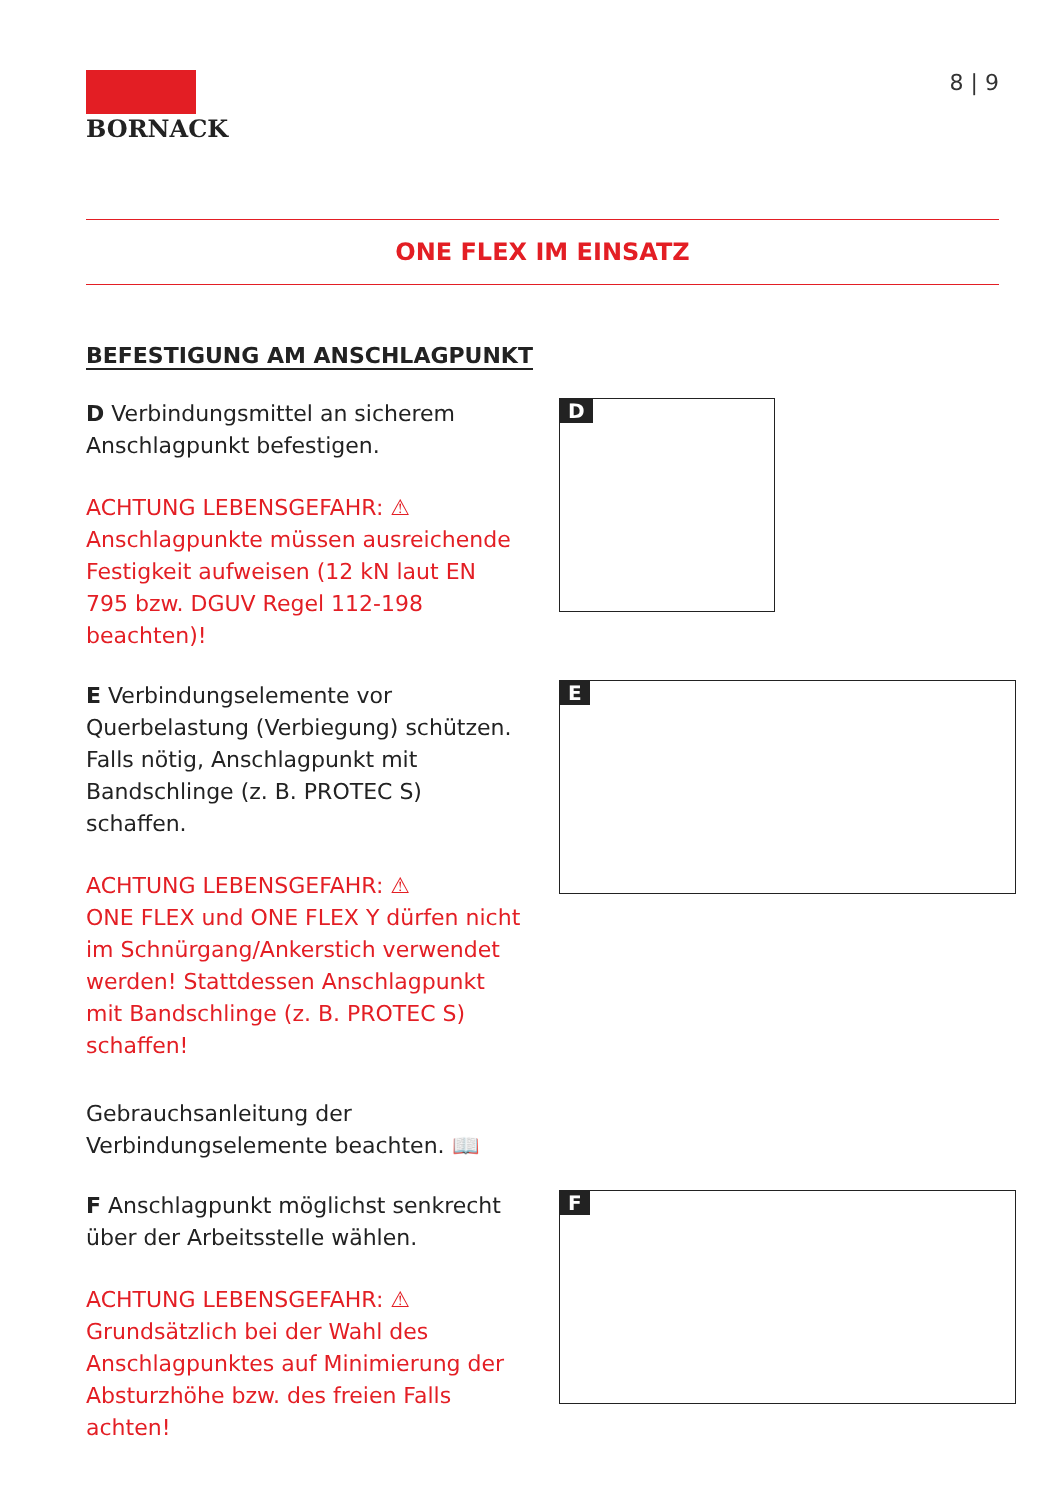BORNACK 8 | 9
ONE FLEX IM EINSATZ
BEFESTIGUNG AM ANSCHLAGPUNKT
D Verbindungsmittel an sicherem Anschlagpunkt befestigen.
ACHTUNG LEBENSGEFAHR: ⚠
Anschlagpunkte müssen ausreichende Festigkeit aufweisen (12 kN laut EN 795 bzw. DGUV Regel 112-198 beachten)!
D
E Verbindungselemente vor Querbelastung (Verbiegung) schützen. Falls nötig, Anschlagpunkt mit Bandschlinge (z. B. PROTEC S) schaffen.
ACHTUNG LEBENSGEFAHR: ⚠
ONE FLEX und ONE FLEX Y dürfen nicht im Schnürgang/Ankerstich verwendet werden! Stattdessen Anschlagpunkt mit Bandschlinge (z. B. PROTEC S) schaffen!
Gebrauchsanleitung der Verbindungselemente beachten. 📖
E
F Anschlagpunkt möglichst senkrecht über der Arbeitsstelle wählen.
ACHTUNG LEBENSGEFAHR: ⚠
Grundsätzlich bei der Wahl des Anschlagpunktes auf Minimierung der Absturzhöhe bzw. des freien Falls achten!
F